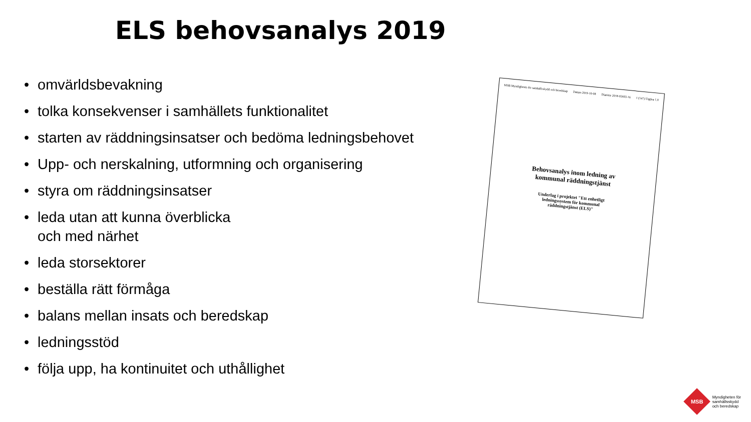ELS behovsanalys 2019
• omvärldsbevakning
• tolka konsekvenser i samhällets funktionalitet
• starten av räddningsinsatser och bedöma ledningsbehovet
• Upp- och nerskalning, utformning och organisering
• styra om räddningsinsatser
• leda utan att kunna överblicka
och med närhet
• leda storsektorer
• beställa rätt förmåga
• balans mellan insats och beredskap
• ledningsstöd
• följa upp, ha kontinuitet och uthållighet
MSB Myndigheten för samhällsskydd och beredskap Datum 2019-10-08 Diarienr 2018-05603-16 1 (147) Utgåva 1.0
Behovsanalys inom ledning av
kommunal räddningstjänst
Underlag i projektet "Ett enhetligt
ledningssystem för kommunal
räddningstjänst (ELS)"
MSB
Myndigheten för
samhällsskydd
och beredskap